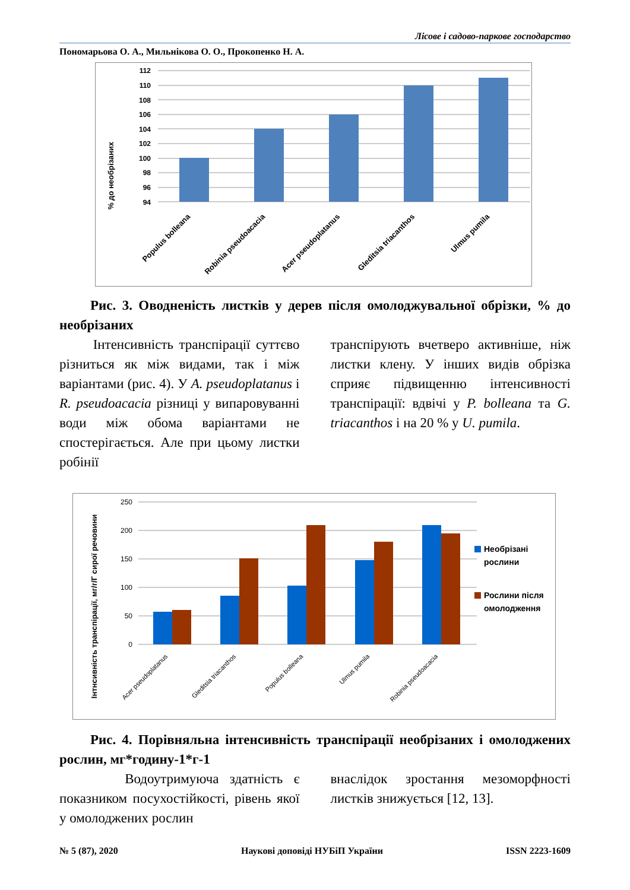Лісове і садово-паркове господарство
Пономарьова О. А., Мильнікова О. О., Прокопенко Н. А.
% до необрізаних
112
110
108
106
104
102
100
98
96
94
Populus bolleana
Robinia pseudoacacia
Acer pseudoplatanus
Gleditsia triacanthos
Ulmus pumila
Рис. 3. Оводненість листків у дерев після омолоджувальної обрізки, % до необрізаних
Інтенсивність транспірації суттєво різниться як між видами, так і між варіантами (рис. 4). У A. pseudoplatanus і R. pseudoacacia різниці у випаровуванні води між обома варіантами не спостерігається. Але при цьому листки робінії
транспірують вчетверо активніше, ніж листки клену. У інших видів обрізка сприяє підвищенню інтенсивності транспірації: вдвічі у P. bolleana та G. triacanthos і на 20 % у U. pumila.
Інтнсивність транспірації, мг/г/Г сирої речовини
250
200
150
100
50
0
Необрізані
рослини
Рослини після
омолодження
Acer pseudoplatanus
Gleditsia triacanthos
Populus bolleana
Ulmus pumila
Robinia pseudoacacia
Рис. 4. Порівняльна інтенсивність транспірації необрізаних і омолоджених рослин, мг*годину-1*г-1
Водоутримуюча здатність є показником посухостійкості, рівень якої у омолоджених рослин
внаслідок зростання мезоморфності листків знижується [12, 13].
№ 5 (87), 2020 Наукові доповіді НУБіП України ISSN 2223-1609